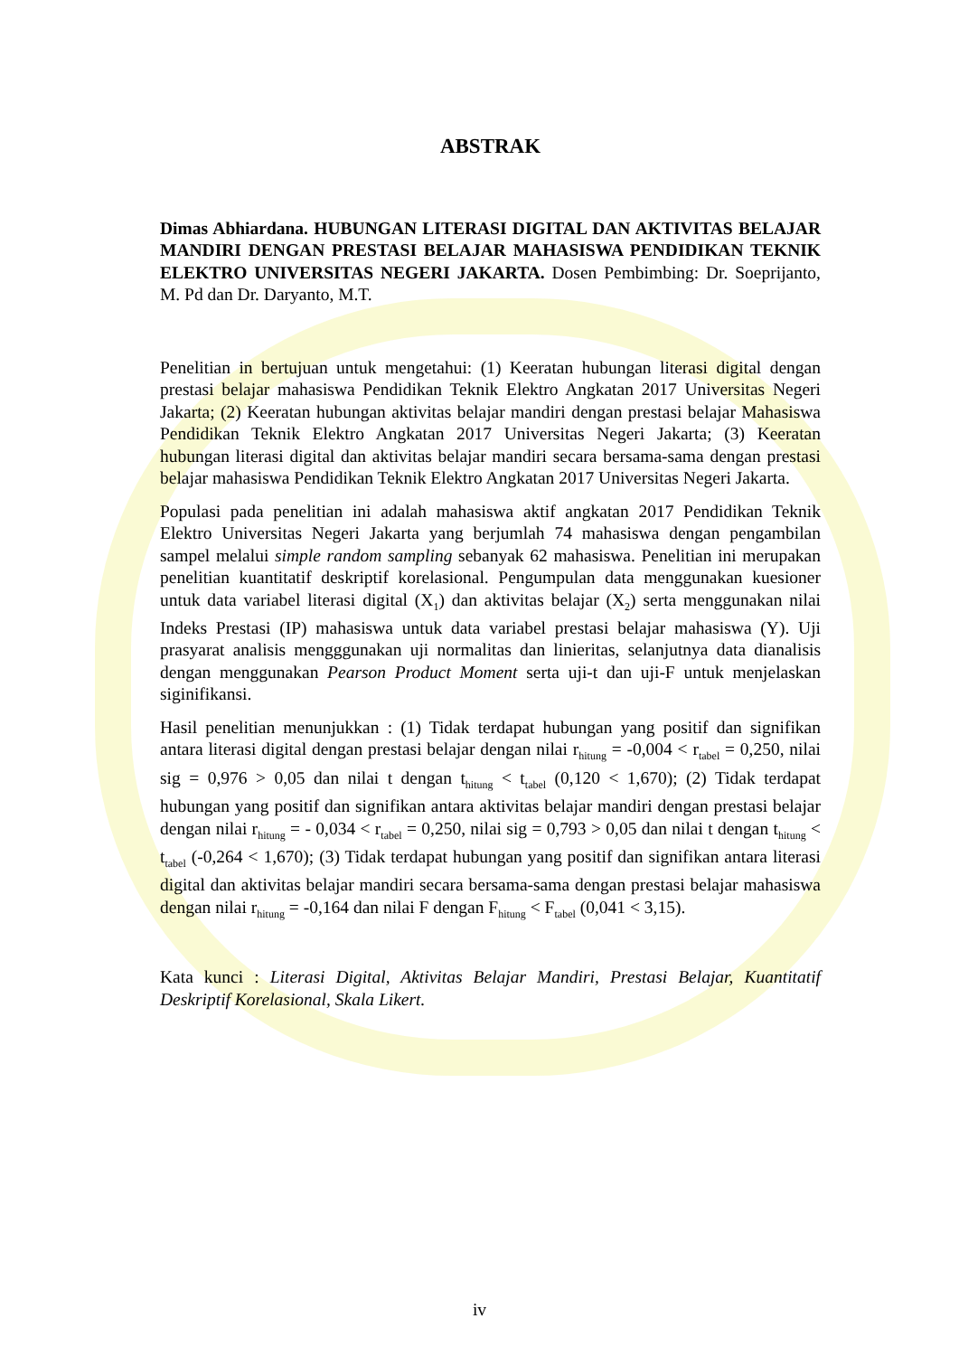ABSTRAK
Dimas Abhiardana. HUBUNGAN LITERASI DIGITAL DAN AKTIVITAS BELAJAR MANDIRI DENGAN PRESTASI BELAJAR MAHASISWA PENDIDIKAN TEKNIK ELEKTRO UNIVERSITAS NEGERI JAKARTA. Dosen Pembimbing: Dr. Soeprijanto, M. Pd dan Dr. Daryanto, M.T.
Penelitian in bertujuan untuk mengetahui: (1) Keeratan hubungan literasi digital dengan prestasi belajar mahasiswa Pendidikan Teknik Elektro Angkatan 2017 Universitas Negeri Jakarta; (2) Keeratan hubungan aktivitas belajar mandiri dengan prestasi belajar Mahasiswa Pendidikan Teknik Elektro Angkatan 2017 Universitas Negeri Jakarta; (3) Keeratan hubungan literasi digital dan aktivitas belajar mandiri secara bersama-sama dengan prestasi belajar mahasiswa Pendidikan Teknik Elektro Angkatan 2017 Universitas Negeri Jakarta.
Populasi pada penelitian ini adalah mahasiswa aktif angkatan 2017 Pendidikan Teknik Elektro Universitas Negeri Jakarta yang berjumlah 74 mahasiswa dengan pengambilan sampel melalui simple random sampling sebanyak 62 mahasiswa. Penelitian ini merupakan penelitian kuantitatif deskriptif korelasional. Pengumpulan data menggunakan kuesioner untuk data variabel literasi digital (X<sub>1</sub>) dan aktivitas belajar (X<sub>2</sub>) serta menggunakan nilai Indeks Prestasi (IP) mahasiswa untuk data variabel prestasi belajar mahasiswa (Y). Uji prasyarat analisis mengggunakan uji normalitas dan linieritas, selanjutnya data dianalisis dengan menggunakan Pearson Product Moment serta uji-t dan uji-F untuk menjelaskan siginifikansi.
Hasil penelitian menunjukkan : (1) Tidak terdapat hubungan yang positif dan signifikan antara literasi digital dengan prestasi belajar dengan nilai r<sub>hitung</sub> = -0,004 < r<sub>tabel</sub> = 0,250, nilai sig = 0,976 > 0,05 dan nilai t dengan t<sub>hitung</sub> < t<sub>tabel</sub> (0,120 < 1,670); (2) Tidak terdapat hubungan yang positif dan signifikan antara aktivitas belajar mandiri dengan prestasi belajar dengan nilai r<sub>hitung</sub> = - 0,034 < r<sub>tabel</sub> = 0,250, nilai sig = 0,793 > 0,05 dan nilai t dengan t<sub>hitung</sub> < t<sub>tabel</sub> (-0,264 < 1,670); (3) Tidak terdapat hubungan yang positif dan signifikan antara literasi digital dan aktivitas belajar mandiri secara bersama-sama dengan prestasi belajar mahasiswa dengan nilai r<sub>hitung</sub> = -0,164 dan nilai F dengan F<sub>hitung</sub> < F<sub>tabel</sub> (0,041 < 3,15).
Kata kunci : Literasi Digital, Aktivitas Belajar Mandiri, Prestasi Belajar, Kuantitatif Deskriptif Korelasional, Skala Likert.
iv